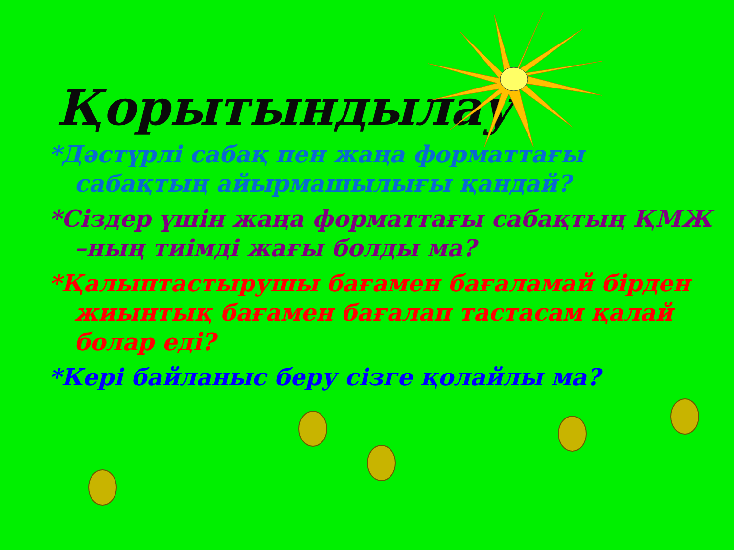Қорытындылау
*Дәстүрлі сабақ пен жаңа форматтағы сабақтың айырмашылығы қандай?
*Сіздер үшін жаңа форматтағы сабақтың ҚМЖ –ның тиімді жағы болды ма?
*Қалыптастырушы бағамен бағаламай бірден жиынтық бағамен бағалап тастасам қалай болар еді?
*Кері байланыс беру сізге қолайлы ма?